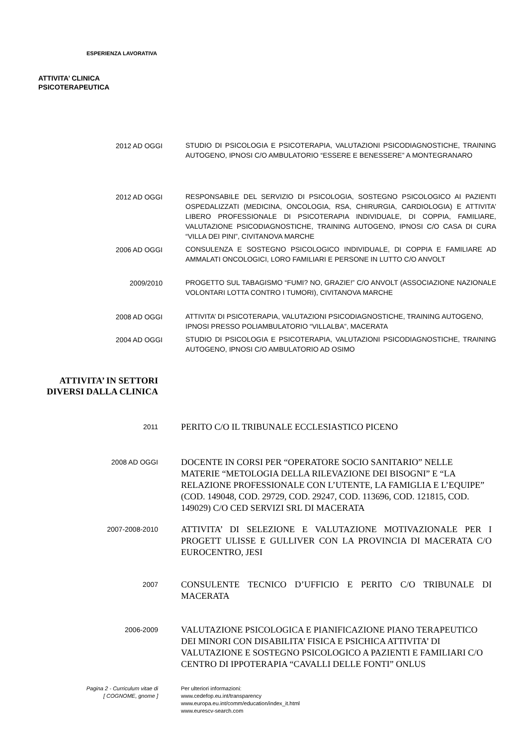ESPERIENZA LAVORATIVA
ATTIVITA’ CLINICA
PSICOTERAPEUTICA
2012 AD OGGI
STUDIO DI PSICOLOGIA E PSICOTERAPIA, VALUTAZIONI PSICODIAGNOSTICHE, TRAINING AUTOGENO, IPNOSI C/O AMBULATORIO “ESSERE E BENESSERE” A MONTEGRANARO
2012 AD OGGI
RESPONSABILE DEL SERVIZIO DI PSICOLOGIA, SOSTEGNO PSICOLOGICO AI PAZIENTI OSPEDALIZZATI (MEDICINA, ONCOLOGIA, RSA, CHIRURGIA, CARDIOLOGIA) E ATTIVITA’ LIBERO PROFESSIONALE DI PSICOTERAPIA INDIVIDUALE, DI COPPIA, FAMILIARE, VALUTAZIONE PSICODIAGNOSTICHE, TRAINING AUTOGENO, IPNOSI C/O CASA DI CURA “VILLA DEI PINI”, CIVITANOVA MARCHE
2006 AD OGGI
CONSULENZA E SOSTEGNO PSICOLOGICO INDIVIDUALE, DI COPPIA E FAMILIARE AD AMMALATI ONCOLOGICI, LORO FAMILIARI E PERSONE IN LUTTO C/O ANVOLT
2009/2010
PROGETTO SUL TABAGISMO “FUMI? NO, GRAZIE!” C/O ANVOLT (ASSOCIAZIONE NAZIONALE VOLONTARI LOTTA CONTRO I TUMORI), CIVITANOVA MARCHE
2008 AD OGGI
ATTIVITA’ DI PSICOTERAPIA, VALUTAZIONI PSICODIAGNOSTICHE, TRAINING AUTOGENO, IPNOSI PRESSO POLIAMBULATORIO “VILLALBA”, MACERATA
2004 AD OGGI
STUDIO DI PSICOLOGIA E PSICOTERAPIA, VALUTAZIONI PSICODIAGNOSTICHE, TRAINING AUTOGENO, IPNOSI C/O AMBULATORIO AD OSIMO
ATTIVITA’ IN SETTORI DIVERSI DALLA CLINICA
2011
PERITO C/O IL TRIBUNALE ECCLESIASTICO PICENO
2008 AD OGGI
DOCENTE IN CORSI PER “OPERATORE SOCIO SANITARIO” NELLE MATERIE “METOLOGIA DELLA RILEVAZIONE DEI BISOGNI” E “LA RELAZIONE PROFESSIONALE CON L’UTENTE, LA FAMIGLIA E L’EQUIPE” (COD. 149048, COD. 29729, COD. 29247, COD. 113696, COD. 121815, COD. 149029) C/O CED SERVIZI SRL DI MACERATA
2007-2008-2010
ATTIVITA’ DI SELEZIONE E VALUTAZIONE MOTIVAZIONALE PER I PROGETT ULISSE E GULLIVER CON LA PROVINCIA DI MACERATA C/O EUROCENTRO, JESI
2007
CONSULENTE TECNICO D’UFFICIO E PERITO C/O TRIBUNALE DI MACERATA
2006-2009
VALUTAZIONE PSICOLOGICA E PIANIFICAZIONE PIANO TERAPEUTICO DEI MINORI CON DISABILITA’ FISICA E PSICHICA ATTIVITA’ DI VALUTAZIONE E SOSTEGNO PSICOLOGICO A PAZIENTI E FAMILIARI C/O CENTRO DI IPPOTERAPIA “CAVALLI DELLE FONTI” ONLUS
Pagina 2 - Curriculum vitae di
[ COGNOME, gnome ]
Per ulteriori informazioni:
www.cedefop.eu.int/transparency
www.europa.eu.int/comm/education/index_it.html
www.eurescv-search.com